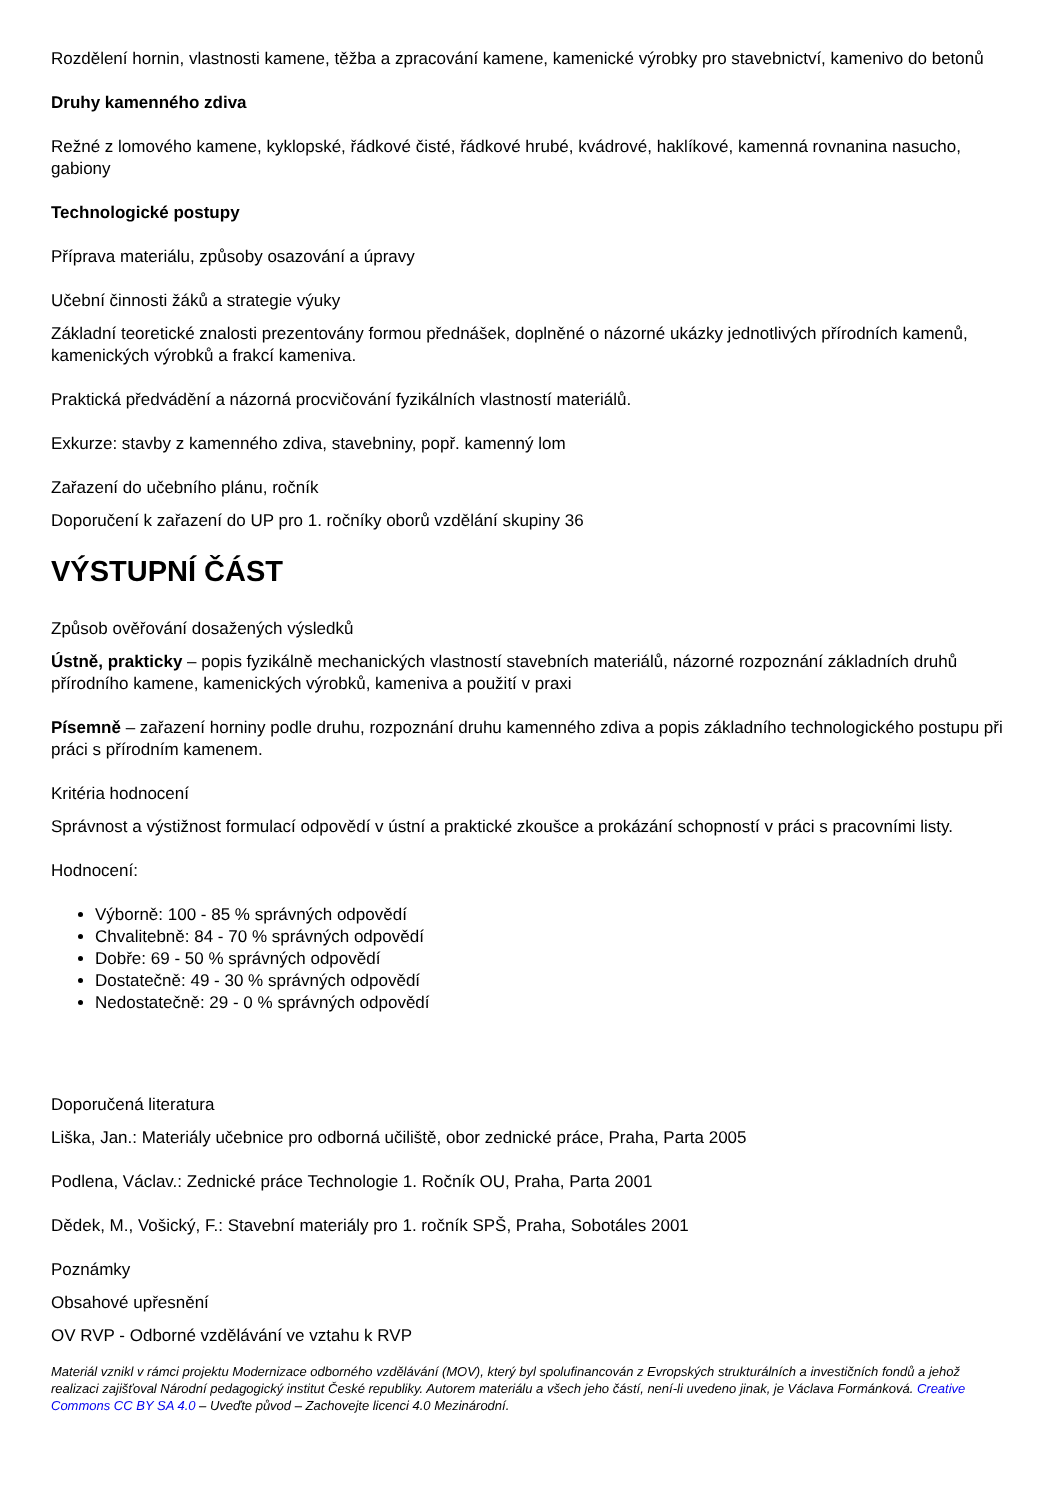Rozdělení hornin, vlastnosti kamene, těžba a zpracování kamene, kamenické výrobky pro stavebnictví, kamenivo do betonů
Druhy kamenného zdiva
Režné z lomového kamene, kyklopské, řádkové čisté, řádkové hrubé, kvádrové, haklíkové, kamenná rovnanina nasucho, gabiony
Technologické postupy
Příprava materiálu, způsoby osazování a úpravy
Učební činnosti žáků a strategie výuky
Základní teoretické znalosti prezentovány formou přednášek, doplněné o názorné ukázky jednotlivých přírodních kamenů, kamenických výrobků a frakcí kameniva.
Praktická předvádění a názorná procvičování fyzikálních vlastností materiálů.
Exkurze: stavby z kamenného zdiva, stavebniny, popř. kamenný lom
Zařazení do učebního plánu, ročník
Doporučení k zařazení do UP pro 1. ročníky oborů vzdělání skupiny 36
VÝSTUPNÍ ČÁST
Způsob ověřování dosažených výsledků
Ústně, prakticky – popis fyzikálně mechanických vlastností stavebních materiálů, názorné rozpoznání základních druhů přírodního kamene, kamenických výrobků, kameniva a použití v praxi
Písemně – zařazení horniny podle druhu, rozpoznání druhu kamenného zdiva a popis základního technologického postupu při práci s přírodním kamenem.
Kritéria hodnocení
Správnost a výstižnost formulací odpovědí v ústní a praktické zkoušce a prokázání schopností v práci s pracovními listy.
Hodnocení:
Výborně: 100 - 85 % správných odpovědí
Chvalitebně: 84 - 70 % správných odpovědí
Dobře: 69 - 50 % správných odpovědí
Dostatečně: 49 - 30 % správných odpovědí
Nedostatečně: 29 - 0 % správných odpovědí
Doporučená literatura
Liška, Jan.: Materiály učebnice pro odborná učiliště, obor zednické práce, Praha, Parta 2005
Podlena, Václav.: Zednické práce Technologie 1. Ročník OU, Praha, Parta 2001
Dědek, M., Vošický, F.: Stavební materiály pro 1. ročník SPŠ, Praha, Sobotáles 2001
Poznámky
Obsahové upřesnění
OV RVP - Odborné vzdělávání ve vztahu k RVP
Materiál vznikl v rámci projektu Modernizace odborného vzdělávání (MOV), který byl spolufinancován z Evropských strukturálních a investičních fondů a jehož realizaci zajišťoval Národní pedagogický institut České republiky. Autorem materiálu a všech jeho částí, není-li uvedeno jinak, je Václava Formánková. Creative Commons CC BY SA 4.0 – Uveďte původ – Zachovejte licenci 4.0 Mezinárodní.